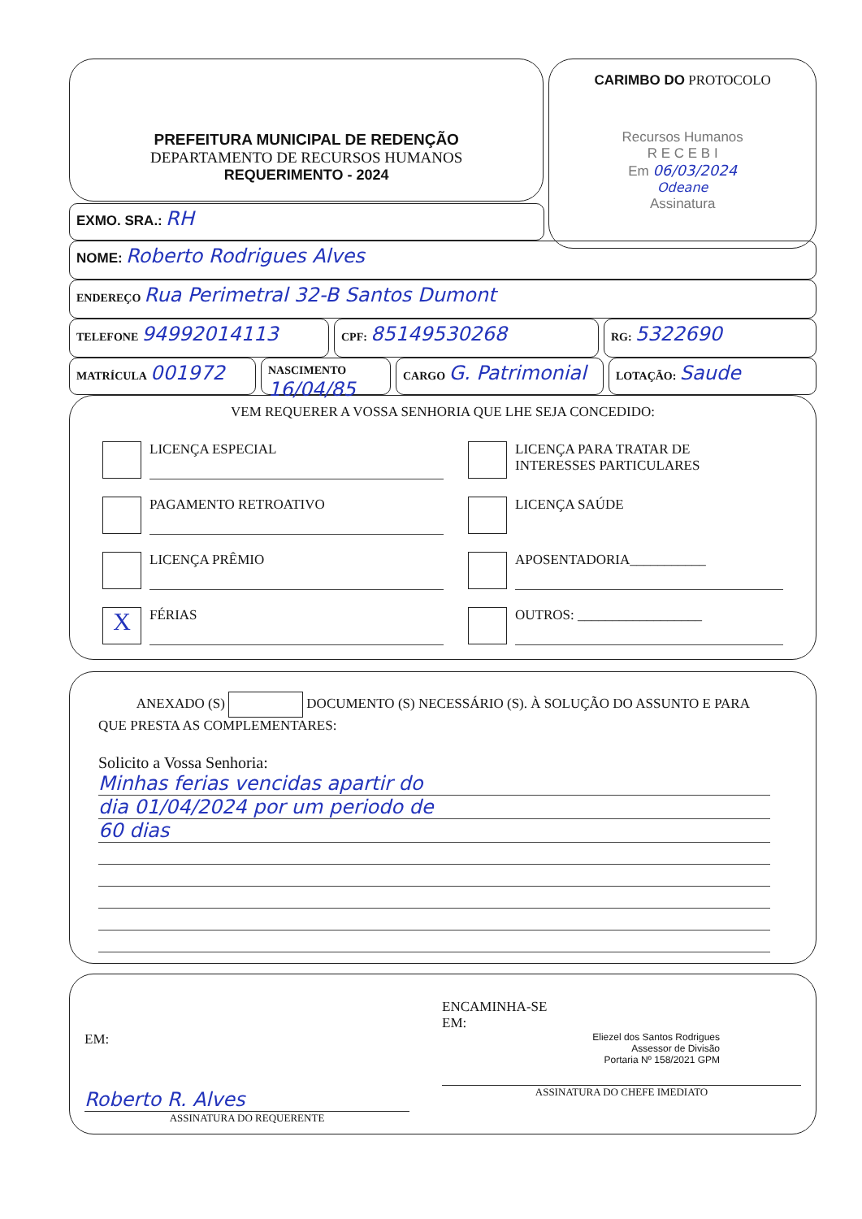PREFEITURA MUNICIPAL DE REDENÇÃO
DEPARTAMENTO DE RECURSOS HUMANOS
REQUERIMENTO - 2024
CARIMBO DO PROTOCOLO
Recursos Humanos
R E C E B I
Em 06/03/2024
Odeane
Assinatura
EXMO. SRA.: RH
NOME: Roberto Rodrigues Alves
ENDEREÇO Rua Perimetral 32-B Santos Dumont
TELEFONE 94992014113
CPF: 85149530268
RG: 5322690
MATRÍCULA 001972
NASCIMENTO 16/04/85
CARGO G. Patrimonial
LOTAÇÃO: Saude
VEM REQUERER A VOSSA SENHORIA QUE LHE SEJA CONCEDIDO:
LICENÇA ESPECIAL
PAGAMENTO RETROATIVO
LICENÇA PRÊMIO
X
FÉRIAS
LICENÇA PARA TRATAR DE
INTERESSES PARTICULARES
LICENÇA SAÚDE
APOSENTADORIA___________
OUTROS: __________________
ANEXADO (S) DOCUMENTO (S) NECESSÁRIO (S). À SOLUÇÃO DO ASSUNTO E PARA QUE PRESTA AS COMPLEMENTARES:
Solicito a Vossa Senhoria:
Minhas ferias vencidas apartir do
dia 01/04/2024 por um periodo de
60 dias
EM:
Roberto R. Alves
ASSINATURA DO REQUERENTE
ENCAMINHA-SE
EM:
Eliezel dos Santos Rodrigues
Assessor de Divisão
Portaria Nº 158/2021 GPM
ASSINATURA DO CHEFE IMEDIATO